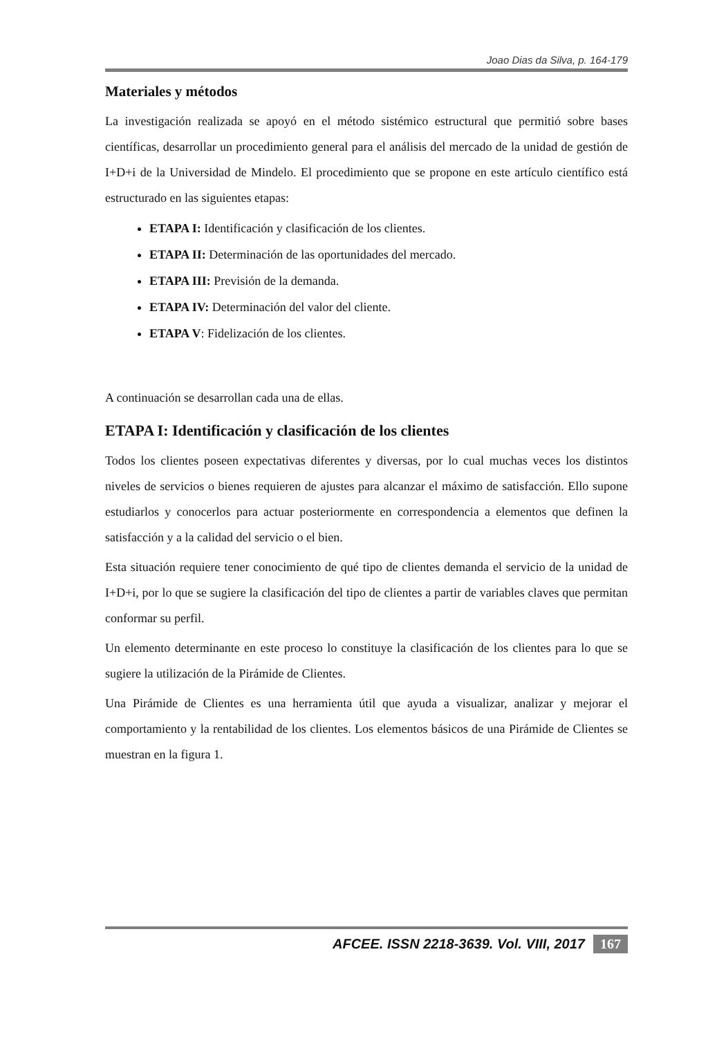Joao Dias da Silva, p. 164-179
Materiales y métodos
La investigación realizada se apoyó en el método sistémico estructural que permitió sobre bases científicas, desarrollar un procedimiento general para el análisis del mercado de la unidad de gestión de I+D+i de la Universidad de Mindelo. El procedimiento que se propone en este artículo científico está estructurado en las siguientes etapas:
ETAPA I: Identificación y clasificación de los clientes.
ETAPA II: Determinación de las oportunidades del mercado.
ETAPA III: Previsión de la demanda.
ETAPA IV: Determinación del valor del cliente.
ETAPA V: Fidelización de los clientes.
A continuación se desarrollan cada una de ellas.
ETAPA I: Identificación y clasificación de los clientes
Todos los clientes poseen expectativas diferentes y diversas, por lo cual muchas veces los distintos niveles de servicios o bienes requieren de ajustes para alcanzar el máximo de satisfacción. Ello supone estudiarlos y conocerlos para actuar posteriormente en correspondencia a elementos que definen la satisfacción y a la calidad del servicio o el bien.
Esta situación requiere tener conocimiento de qué tipo de clientes demanda el servicio de la unidad de I+D+i, por lo que se sugiere la clasificación del tipo de clientes a partir de variables claves que permitan conformar su perfil.
Un elemento determinante en este proceso lo constituye la clasificación de los clientes para lo que se sugiere la utilización de la Pirámide de Clientes.
Una Pirámide de Clientes es una herramienta útil que ayuda a visualizar, analizar y mejorar el comportamiento y la rentabilidad de los clientes. Los elementos básicos de una Pirámide de Clientes se muestran en la figura 1.
AFCEE. ISSN 2218-3639. Vol. VIII, 2017 167